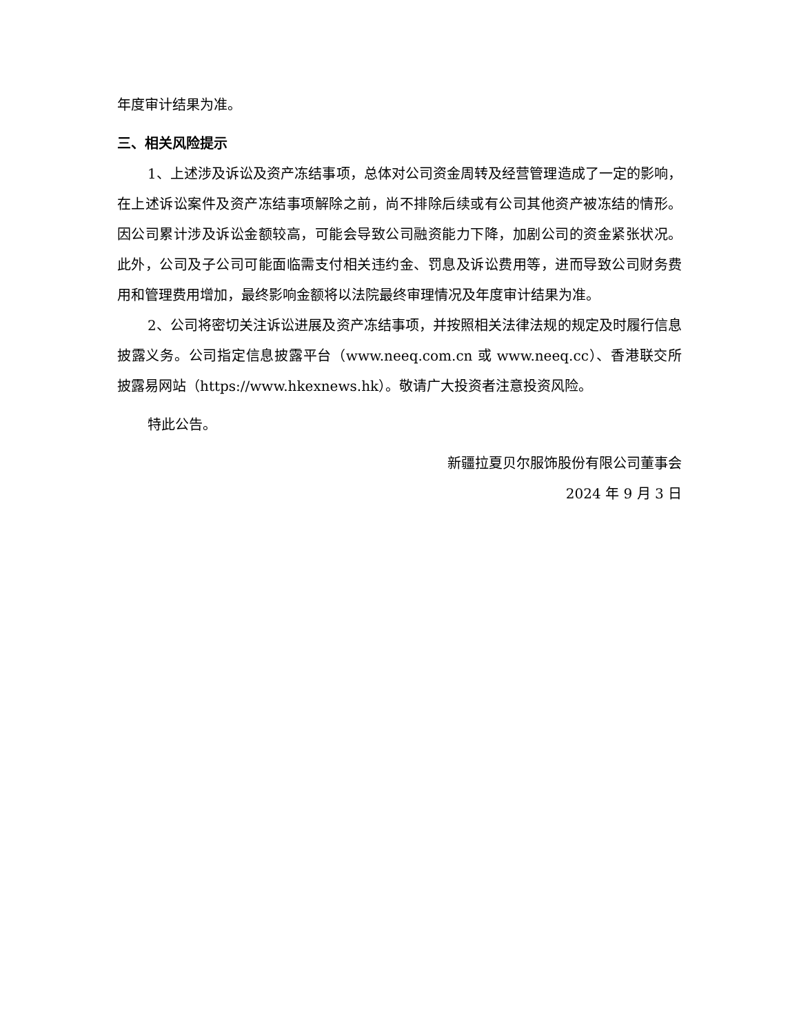年度审计结果为准。
三、相关风险提示
1、上述涉及诉讼及资产冻结事项，总体对公司资金周转及经营管理造成了一定的影响，在上述诉讼案件及资产冻结事项解除之前，尚不排除后续或有公司其他资产被冻结的情形。因公司累计涉及诉讼金额较高，可能会导致公司融资能力下降，加剧公司的资金紧张状况。此外，公司及子公司可能面临需支付相关违约金、罚息及诉讼费用等，进而导致公司财务费用和管理费用增加，最终影响金额将以法院最终审理情况及年度审计结果为准。
2、公司将密切关注诉讼进展及资产冻结事项，并按照相关法律法规的规定及时履行信息披露义务。公司指定信息披露平台（www.neeq.com.cn 或 www.neeq.cc）、香港联交所披露易网站（https://www.hkexnews.hk）。敬请广大投资者注意投资风险。
特此公告。
新疆拉夏贝尔服饰股份有限公司董事会
2024 年 9 月 3 日